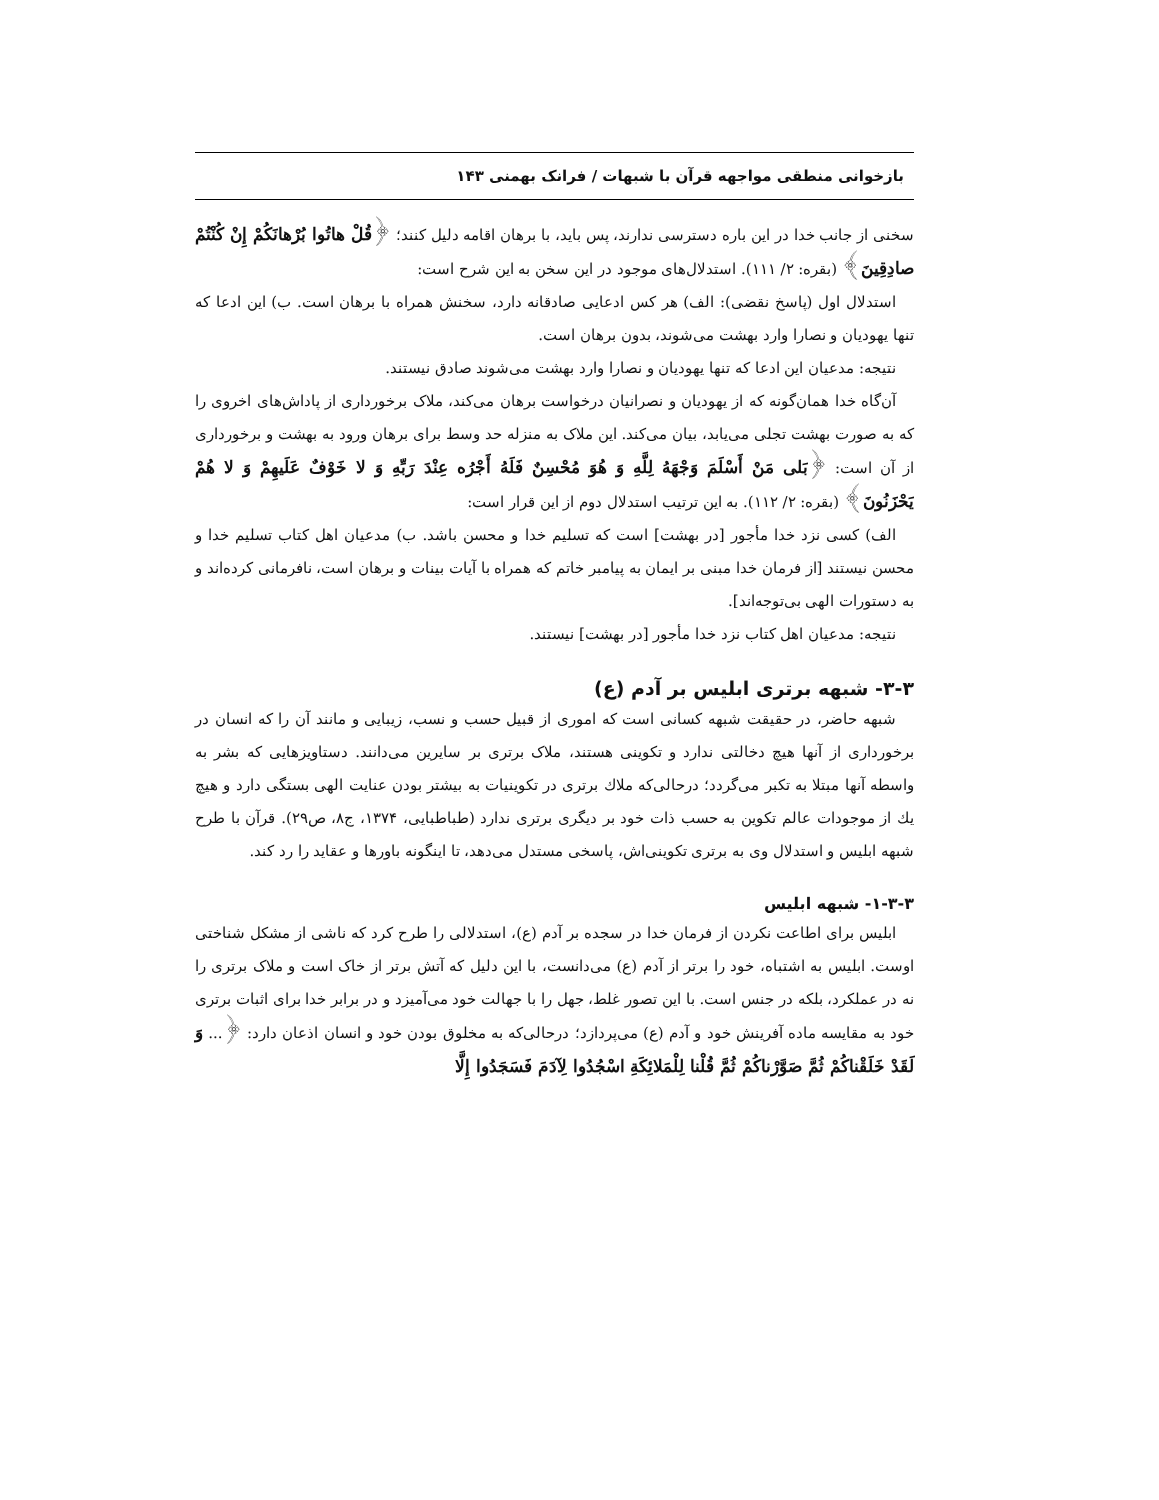بازخوانی منطقی مواجهه قرآن با شبهات / فرانک بهمنی ۱۴۳
سخنی از جانب خدا در این باره دسترسی ندارند، پس باید، با برهان اقامه دلیل کنند؛ ﴿قُلْ هاتُوا بُرْهانَكُمْ إِنْ كُنْتُمْ صادِقِينَ﴾ (بقره: ۲/ ۱۱۱). استدلال‌های موجود در این سخن به این شرح است:
استدلال اول (پاسخ نقضی): الف) هر کس ادعایی صادقانه دارد، سخنش همراه با برهان است. ب) این ادعا که تنها یهودیان و نصارا وارد بهشت می‌شوند، بدون برهان است.
نتیجه: مدعیان این ادعا که تنها یهودیان و نصارا وارد بهشت می‌شوند صادق نیستند.
آن‌گاه خدا همان‌گونه که از یهودیان و نصرانیان درخواست برهان می‌کند، ملاک برخورداری از پاداش‌های اخروی را که به صورت بهشت تجلی می‌یابد، بیان می‌کند. این ملاک به منزله حد وسط برای برهان ورود به بهشت و برخورداری از آن است: ﴿بَلى مَنْ أَسْلَمَ وَجْهَهُ لِلَّهِ وَ هُوَ مُحْسِنٌ فَلَهُ أَجْرُه عِنْدَ رَبِّهِ وَ لا خَوْفٌ عَلَيهِمْ وَ لا هُمْ يَحْزَنُونَ﴾ (بقره: ۲/ ۱۱۲). به این ترتیب استدلال دوم از این قرار است:
الف) کسی نزد خدا مأجور [در بهشت] است که تسلیم خدا و محسن باشد. ب) مدعیان اهل کتاب تسلیم خدا و محسن نیستند [از فرمان خدا مبنی بر ایمان به پیامبر خاتم که همراه با آیات بینات و برهان است، نافرمانی کرده‌اند و به دستورات الهی بی‌توجه‌اند].
نتیجه: مدعیان اهل کتاب نزد خدا مأجور [در بهشت] نیستند.
۳-۳- شبهه برتری ابلیس بر آدم (ع)
شبهه حاضر، در حقیقت شبهه کسانی است که اموری از قبیل حسب و نسب، زیبایی و مانند آن را که انسان در برخورداری از آنها هیچ دخالتی ندارد و تکوینی هستند، ملاک برتری بر سایرین می‌دانند. دستاویزهایی که بشر به واسطه آنها مبتلا به تکبر می‌گردد؛ درحالی‌که ملاك برتری در تکوینیات به بیشتر بودن عنایت الهی بستگی دارد و هیچ یك از موجودات عالم تکوین به حسب ذات خود بر دیگری برتری ندارد (طباطبایی، ۱۳۷۴، ج۸، ص۲۹). قرآن با طرح شبهه ابلیس و استدلال وی به برتری تکوینی‌اش، پاسخی مستدل می‌دهد، تا اینگونه باورها و عقاید را رد کند.
۱-۳-۳- شبهه ابلیس
ابلیس برای اطاعت نکردن از فرمان خدا در سجده بر آدم (ع)، استدلالی را طرح کرد که ناشی از مشکل شناختی اوست. ابلیس به اشتباه، خود را برتر از آدم (ع) می‌دانست، با این دلیل که آتش برتر از خاک است و ملاک برتری را نه در عملکرد، بلکه در جنس است. با این تصور غلط، جهل را با جهالت خود می‌آمیزد و در برابر خدا برای اثبات برتری خود به مقایسه ماده آفرینش خود و آدم (ع) می‌پردازد؛ درحالی‌که به مخلوق بودن خود و انسان اذعان دارد: ﴿... وَ لَقَدْ خَلَقْناكُمْ ثُمَّ صَوَّرْناكُمْ ثُمَّ قُلْنا لِلْمَلائِكَةِ اسْجُدُوا لِآدَمَ فَسَجَدُوا إِلَّا